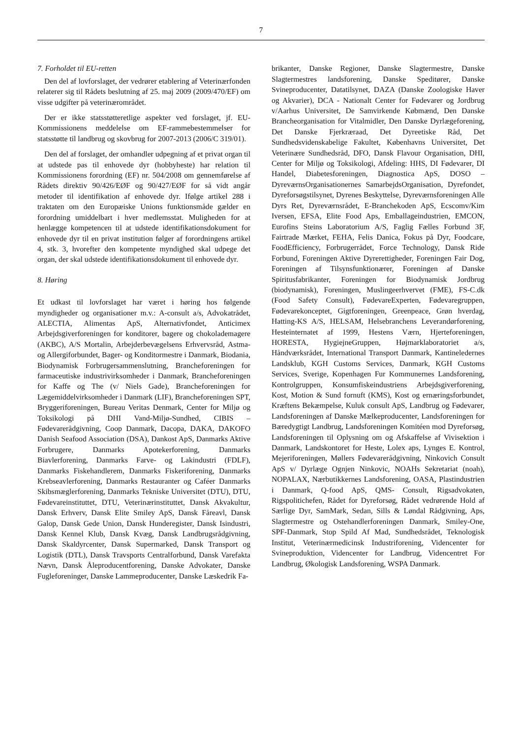7
7. Forholdet til EU-retten
Den del af lovforslaget, der vedrører etablering af Veterinærfonden relaterer sig til Rådets beslutning af 25. maj 2009 (2009/470/EF) om visse udgifter på veterinærområdet.
Der er ikke statsstøtteretlige aspekter ved forslaget, jf. EU-Kommissionens meddelelse om EF-rammebestemmelser for statsstøtte til landbrug og skovbrug for 2007-2013 (2006/C 319/01).
Den del af forslaget, der omhandler udpegning af et privat organ til at udstede pas til enhovede dyr (hobbyheste) har relation til Kommissionens forordning (EF) nr. 504/2008 om gennemførelse af Rådets direktiv 90/426/EØF og 90/427/EØF for så vidt angår metoder til identifikation af enhovede dyr. Ifølge artikel 288 i traktaten om den Europæiske Unions funktionsmåde gælder en forordning umiddelbart i hver medlemsstat. Muligheden for at henlægge kompetencen til at udstede identifikationsdokument for enhovede dyr til en privat institution følger af forordningens artikel 4, stk. 3, hvorefter den kompetente myndighed skal udpege det organ, der skal udstede identifikationsdokument til enhovede dyr.
8. Høring
Et udkast til lovforslaget har været i høring hos følgende myndigheder og organisationer m.v.: A-consult a/s, Advokatrådet, ALECTIA, Alimentas ApS, Alternativfondet, Anticimex Arbejdsgiverforeningen for konditorer, bagere og chokolademagere (AKBC), A/S Mortalin, Arbejderbevægelsens Erhvervsråd, Astma- og Allergiforbundet, Bager- og Konditormestre i Danmark, Biodania, Biodynamisk Forbrugersammenslutning, Brancheforeningen for farmaceutiske industrivirksomheder i Danmark, Brancheforeningen for Kaffe og The (v/ Niels Gade), Brancheforeningen for Lægemiddelvirksomheder i Danmark (LIF), Brancheforeningen SPT, Bryggeriforeningen, Bureau Veritas Denmark, Center for Miljø og Toksikologi på DHI Vand-Miljø-Sundhed, CIBIS – Fødevarerådgivning, Coop Danmark, Dacopa, DAKA, DAKOFO Danish Seafood Association (DSA), Dankost ApS, Danmarks Aktive Forbrugere, Danmarks Apotekerforening, Danmarks Biavlerforening, Danmarks Farve- og Lakindustri (FDLF), Danmarks Fiskehandlerem, Danmarks Fiskeriforening, Danmarks Krebseavlerforening, Danmarks Restauranter og Caféer Danmarks Skibsmæglerforening, Danmarks Tekniske Universitet (DTU), DTU, Fødevareinstituttet, DTU, Veterinærinstituttet, Dansk Akvakultur, Dansk Erhverv, Dansk Elite Smiley ApS, Dansk Fåreavl, Dansk Galop, Dansk Gede Union, Dansk Hunderegister, Dansk Isindustri, Dansk Kennel Klub, Dansk Kvæg, Dansk Landbrugsrådgivning, Dansk Skaldyrcenter, Dansk Supermarked, Dansk Transport og Logistik (DTL), Dansk Travsports Centralforbund, Dansk Varefakta Nævn, Dansk Åleproducentforening, Danske Advokater, Danske Fugleforeninger, Danske Lammeproducenter, Danske Læskedrik Fa-
brikanter, Danske Regioner, Danske Slagtermestre, Danske Slagtermestres landsforening, Danske Speditører, Danske Svineproducenter, Datatilsynet, DAZA (Danske Zoologiske Haver og Akvarier), DCA - Nationalt Center for Fødevarer og Jordbrug v/Aarhus Universitet, De Samvirkende Købmænd, Den Danske Brancheorganisation for Vitalmidler, Den Danske Dyrlægeforening, Det Danske Fjerkræraad, Det Dyreetiske Råd, Det Sundhedsvidenskabelige Fakultet, Københavns Universitet, Det Veterinære Sundhedsråd, DFO, Dansk Flavour Organisation, DHI, Center for Miljø og Toksikologi, Afdeling: HHS, DI Fødevarer, DI Handel, Diabetesforeningen, Diagnostica ApS, DOSO – DyreværnsOrganisationernes SamarbejdsOrganisation, Dyrefondet, Dyreforsøgstilsynet, Dyrenes Beskyttelse, Dyreværnsforeningen Alle Dyrs Ret, Dyreværnsrådet, E-Branchekoden ApS, Ecscomv/Kim Iversen, EFSA, Elite Food Aps, Emballageindustrien, EMCON, Eurofins Steins Laboratorium A/S, Faglig Fælles Forbund 3F, Fairtrade Mærket, FEHA, Felis Danica, Fokus på Dyr, Foodcare, FoodEfficiency, Forbrugerrådet, Force Technology, Dansk Ride Forbund, Foreningen Aktive Dyrerettigheder, Foreningen Fair Dog, Foreningen af Tilsynsfunktionærer, Foreningen af Danske Spiritusfabrikanter, Foreningen for Biodynamisk Jordbrug (biodynamisk), Foreningen, Muslingeerhvervet (FME), FS-C.dk (Food Safety Consult), FødevareExperten, Fødevaregruppen, Fødevarekonceptet, Gigtforeningen, Greenpeace, Grøn hverdag, Hatting-KS A/S, HELSAM, Helsebranchens Leverandørforening, Hesteinternatet af 1999, Hestens Værn, Hjerteforeningen, HORESTA, HygiejneGruppen, Højmarklaboratoriet a/s, Håndværksrådet, International Transport Danmark, Kantineledernes Landsklub, KGH Customs Services, Danmark, KGH Customs Services, Sverige, Kopenhagen Fur Kommunernes Landsforening, Kontrolgruppen, Konsumfiskeindustriens Arbejdsgiverforening, Kost, Motion & Sund fornuft (KMS), Kost og ernæringsforbundet, Kræftens Bekæmpelse, Kuluk consult ApS, Landbrug og Fødevarer, Landsforeningen af Danske Mælkeproducenter, Landsforeningen for Bæredygtigt Landbrug, Landsforeningen Komitéen mod Dyreforsøg, Landsforeningen til Oplysning om og Afskaffelse af Vivisektion i Danmark, Landskontoret for Heste, Lolex aps, Lynges E. Kontrol, Mejeriforeningen, Møllers Fødevarerådgivning, Ninkovich Consult ApS v/ Dyrlæge Ognjen Ninkovic, NOAHs Sekretariat (noah), NOPALAX, Nærbutikkernes Landsforening, OASA, Plastindustrien i Danmark, Q-food ApS, QMS- Consult, Rigsadvokaten, Rigspolitichefen, Rådet for Dyreforsøg, Rådet vedrørende Hold af Særlige Dyr, SamMark, Sedan, Sills & Løndal Rådgivning, Aps, Slagtermestre og Ostehandlerforeningen Danmark, Smiley-One, SPF-Danmark, Stop Spild Af Mad, Sundhedsrådet, Teknologisk Institut, Veterinærmedicinsk Industriforening, Videncenter for Svineproduktion, Videncenter for Landbrug, Videncentret For Landbrug, Økologisk Landsforening, WSPA Danmark.